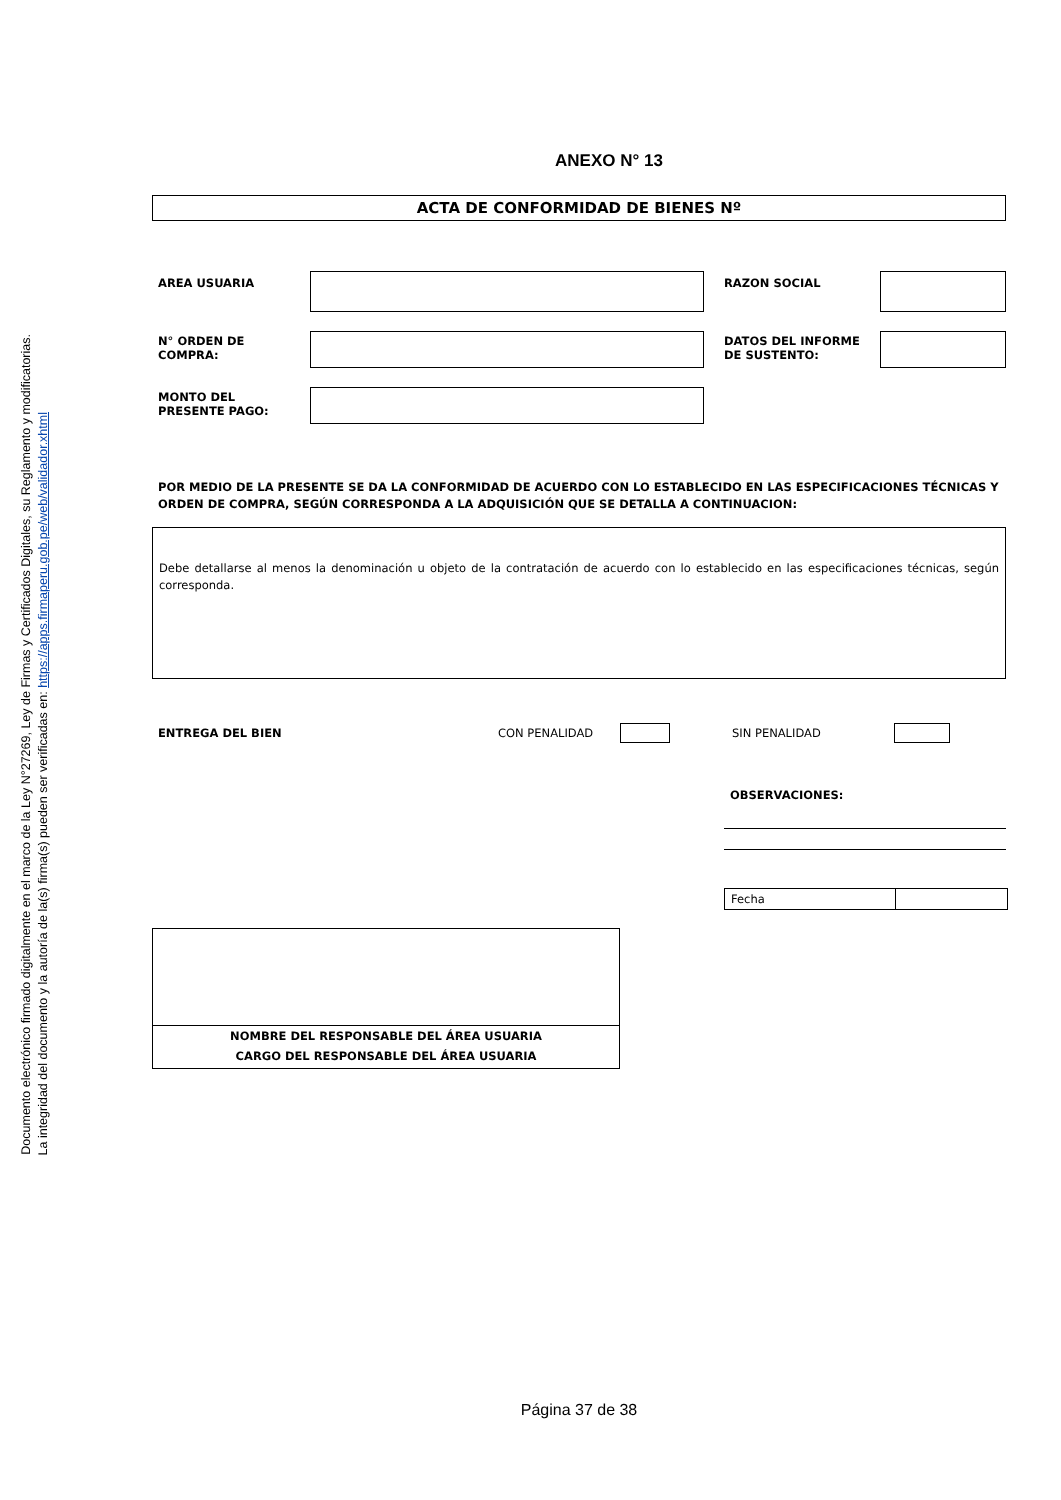Documento electrónico firmado digitalmente en el marco de la Ley N°27269, Ley de Firmas y Certificados Digitales, su Reglamento y modificatorias.
La integridad del documento y la autoría de la(s) firma(s) pueden ser verificadas en: https://apps.firmaperu.gob.pe/web/validador.xhtml
ANEXO N° 13
ACTA DE CONFORMIDAD DE BIENES Nº
| AREA USUARIA | | RAZON SOCIAL | |
| N° ORDEN DE COMPRA: | | DATOS DEL INFORME DE SUSTENTO: | |
| MONTO DEL PRESENTE PAGO: | | | |
POR MEDIO DE LA PRESENTE SE DA LA CONFORMIDAD DE ACUERDO CON LO ESTABLECIDO EN LAS ESPECIFICACIONES TÉCNICAS Y ORDEN DE COMPRA, SEGÚN CORRESPONDA A LA ADQUISICIÓN QUE SE DETALLA A CONTINUACION:
Debe detallarse al menos la denominación u objeto de la contratación de acuerdo con lo establecido en las especificaciones técnicas, según corresponda.
ENTREGA DEL BIEN CON PENALIDAD SIN PENALIDAD
OBSERVACIONES:
Fecha
NOMBRE DEL RESPONSABLE DEL ÁREA USUARIA
CARGO DEL RESPONSABLE DEL ÁREA USUARIA
Página 37 de 38